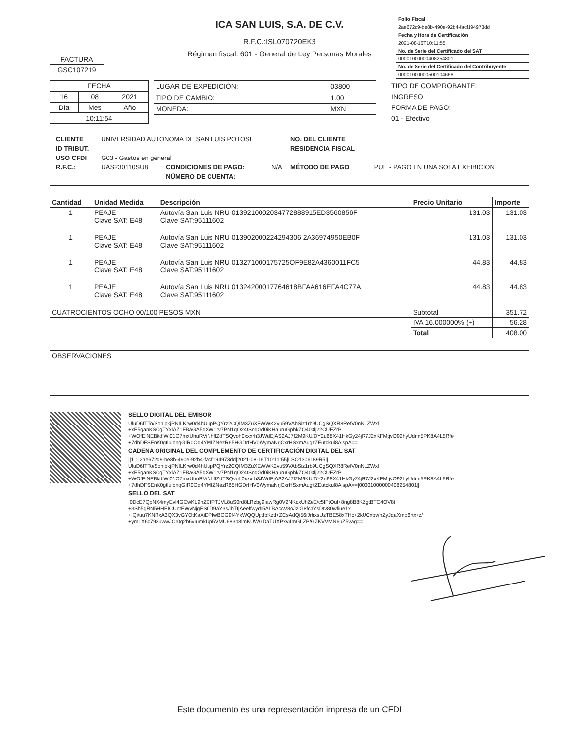ICA SAN LUIS, S.A. DE C.V.
R.F.C.:ISL070720EK3
Régimen fiscal: 601 - General de Ley Personas Morales
| Folio Fiscal |
| 2ae672d9-be8b-490e-92b4-facf194973dd |
| Fecha y Hora de Certificación |
| 2021-08-16T10:11:55 |
| No. de Serie del Certificado del SAT |
| 00001000000408254801 |
| No. de Serie del Certificado del Contribuyente |
| 00001000000500104668 |
| FACTURA |
| GSC107219 |
| FECHA | | |
| 16 | 08 | 2021 |
| Día | Mes | Año |
| 10:11:54 | | |
| LUGAR DE EXPEDICIÓN: | 03800 |
| TIPO DE CAMBIO: | 1.00 |
| MONEDA: | MXN |
TIPO DE COMPROBANTE:
INGRESO
FORMA DE PAGO:
01 - Efectivo
| / CLIENTE / UNIVERSIDAD AUTONOMA DE SAN LUIS POTOSI / / / NO. DEL CLIENTE / / / ID TRIBUT. / / / / RESIDENCIA FISCAL / / / USO CFDI / G03 - Gastos en general / / / / / / R.F.C.: / UAS230110SU8 / CONDICIONES DE PAGO: / N/A / MÉTODO DE PAGO / PUE - PAGO EN UNA SOLA EXHIBICION / / / / NÚMERO DE CUENTA: / / / / |
| Cantidad | Unidad Medida | Descripción | Precio Unitario | Importe |
| --- | --- | --- | --- | --- |
| 1 | PEAJE Clave SAT: E48 | Autovía San Luis NRU 0139210002034772888915ED3560856F Clave SAT:95111602 | 131.03 | 131.03 |
| 1 | PEAJE Clave SAT: E48 | Autovía San Luis NRU 013902000224294306 2A36974950EB0F Clave SAT:95111602 | 131.03 | 131.03 |
| 1 | PEAJE Clave SAT: E48 | Autovía San Luis NRU 013271000175725OF9E82A4360011FC5 Clave SAT:95111602 | 44.83 | 44.83 |
| 1 | PEAJE Clave SAT: E48 | Autovía San Luis NRU 01324200017764618BFAA616EFA4C77A Clave SAT:95111602 | 44.83 | 44.83 |
| CUATROCIENTOS OCHO 00/100 PESOS MXN | | | Subtotal | 351.72 |
| | | | IVA 16.000000% (+) | 56.28 |
| | | | Total | 408.00 |
| OBSERVACIONES |
SELLO DIGITAL DEL EMISOR
UluD6fTTo/SohipkjPNILKrw0d4hUupPQYrz2CQIM3ZuXEWWK2vu59VAbSiz1rb9UCgSQXR8RefV0nNLZWxl
+xE5ganKSCgTYxlAZ1FBaGA5dXW1rv7PN1qO24tSnqGd0iKHauruGphkZQ403lj22CUFZrP
+WOfElNEBkdlWi01O7mxUhuRViNhflZdTSQvoh0xxxrh3JWdEjAS2AJ7f2M9KU/DY2u68X41HkGy24jR7J2xKFMtjvO92hyUdrm5PK8A4L5Rfe
+7dhDFSEnK0gtluibnqGIR0Od4YMIZNezR65HGDrfHV0WymaNrjCxrHSxmAugltZEutckul8AlspA==
CADENA ORIGINAL DEL COMPLEMENTO DE CERTIFICACIÓN DIGITAL DEL SAT
||1.1|2ae672d9-be8b-490e-92b4-facf194973dd|2021-08-16T10:11:55|LSO1306189R5I|
UluD6fTTo/SohipkjPNILKrw0d4hUupPQYrz2CQIM3ZuXEWWK2vu59VAbSiz1rb9UCgSQXR8RefV0nNLZWxl
+xE5ganKSCgTYxlAZ1FBaGA5dXW1rv7PN1qO24tSnqGd0iKHauruGphkZQ403lj22CUFZrP
+WOfElNEBkdlWi01O7mxUhuRViNhflZdTSQvoh0xxxrh3JWdEjAS2AJ7f2M9KU/DY2u68X41HkGy24jR7J2xKFMtjvO92hyUdrm5PK8A4L5Rfe
+7dhDFSEnK0gtluibnqGIR0Od4YMIZNezR65HGDrfHV0WymaNrjCxrHSxmAugltZEutckul8AlspA==|00001000000408254801||
SELLO DEL SAT
I0DcE7QpNK4myEvl4GCwKL9nZCfPTJVL8uS0rd8LRzbg9lawRg0V2NKcxUhZeE/c5IFtOul+8ng8B8KZgtBTC4OV8t
+3Sh5gRN5HHEICUntEWvNjgES0D9aY3sJbTtjAeeffwydr5ALBAccV8oJziG8fcaYsDtv80wfiue1x
+lQi/uu7KNRxA3QX3vGYOtKaXiDPIwBOG9f4YkWQQUptfbKztl+ZCsAdQi56iJrhxsUzTBE58xTHc+2kUCxbv/nZyJqaXmo6rtx+z/
+ymLX6c793uwwJCr0q2b6vIumkUp5VMU683p8lmKUWGDaTUXPxv4mGLZP/GZKVVMN6uZ5vag==
Este documento es una representación impresa de un CFDI